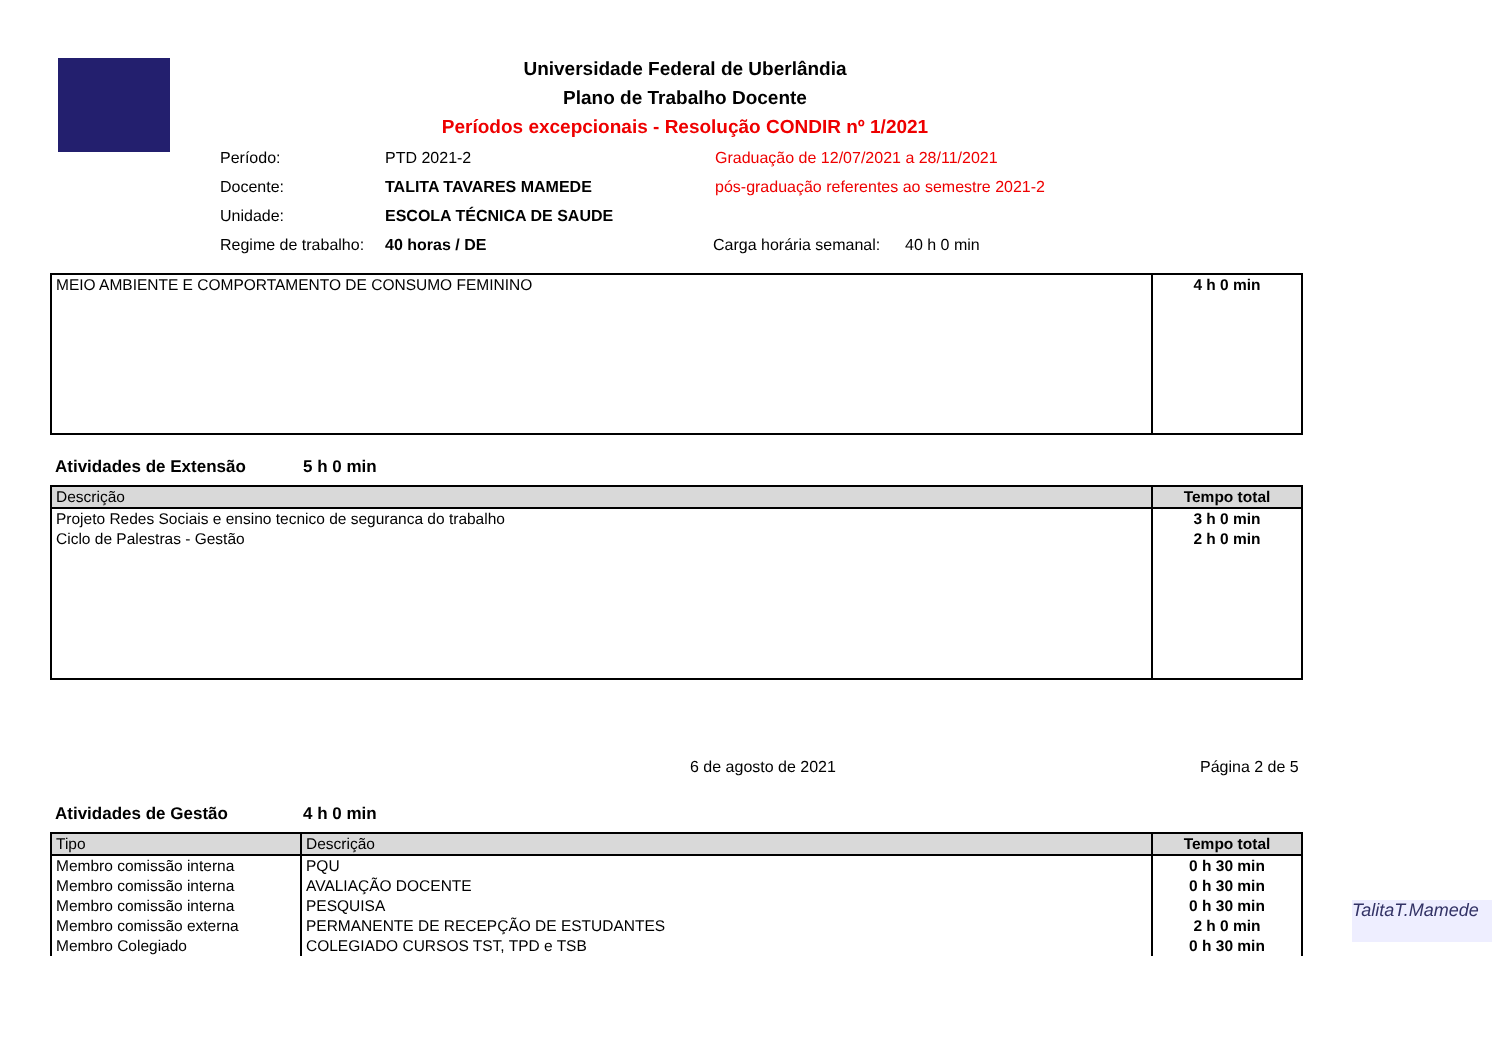Universidade Federal de Uberlândia
Plano de Trabalho Docente
Períodos excepcionais - Resolução CONDIR nº 1/2021
Período: PTD 2021-2 Graduação de 12/07/2021 a 28/11/2021
Docente: TALITA TAVARES MAMEDE pós-graduação referentes ao semestre 2021-2
Unidade: ESCOLA TÉCNICA DE SAUDE
Regime de trabalho: 40 horas / DE Carga horária semanal: 40 h 0 min
| MEIO AMBIENTE E COMPORTAMENTO DE CONSUMO FEMININO | 4 h 0 min |
Atividades de Extensão 5 h 0 min
| Descrição | Tempo total |
| --- | --- |
| Projeto Redes Sociais e ensino tecnico de seguranca do trabalho | 3 h 0 min |
| Ciclo de Palestras - Gestão | 2 h 0 min |
6 de agosto de 2021 Página 2 de 5
Atividades de Gestão 4 h 0 min
| Tipo | Descrição | Tempo total |
| --- | --- | --- |
| Membro comissão interna | PQU | 0 h 30 min |
| Membro comissão interna | AVALIAÇÃO DOCENTE | 0 h 30 min |
| Membro comissão interna | PESQUISA | 0 h 30 min |
| Membro comissão externa | PERMANENTE DE RECEPÇÃO DE ESTUDANTES | 2 h 0 min |
| Membro Colegiado | COLEGIADO CURSOS TST, TPD e TSB | 0 h 30 min |
TalitaT.Mamede